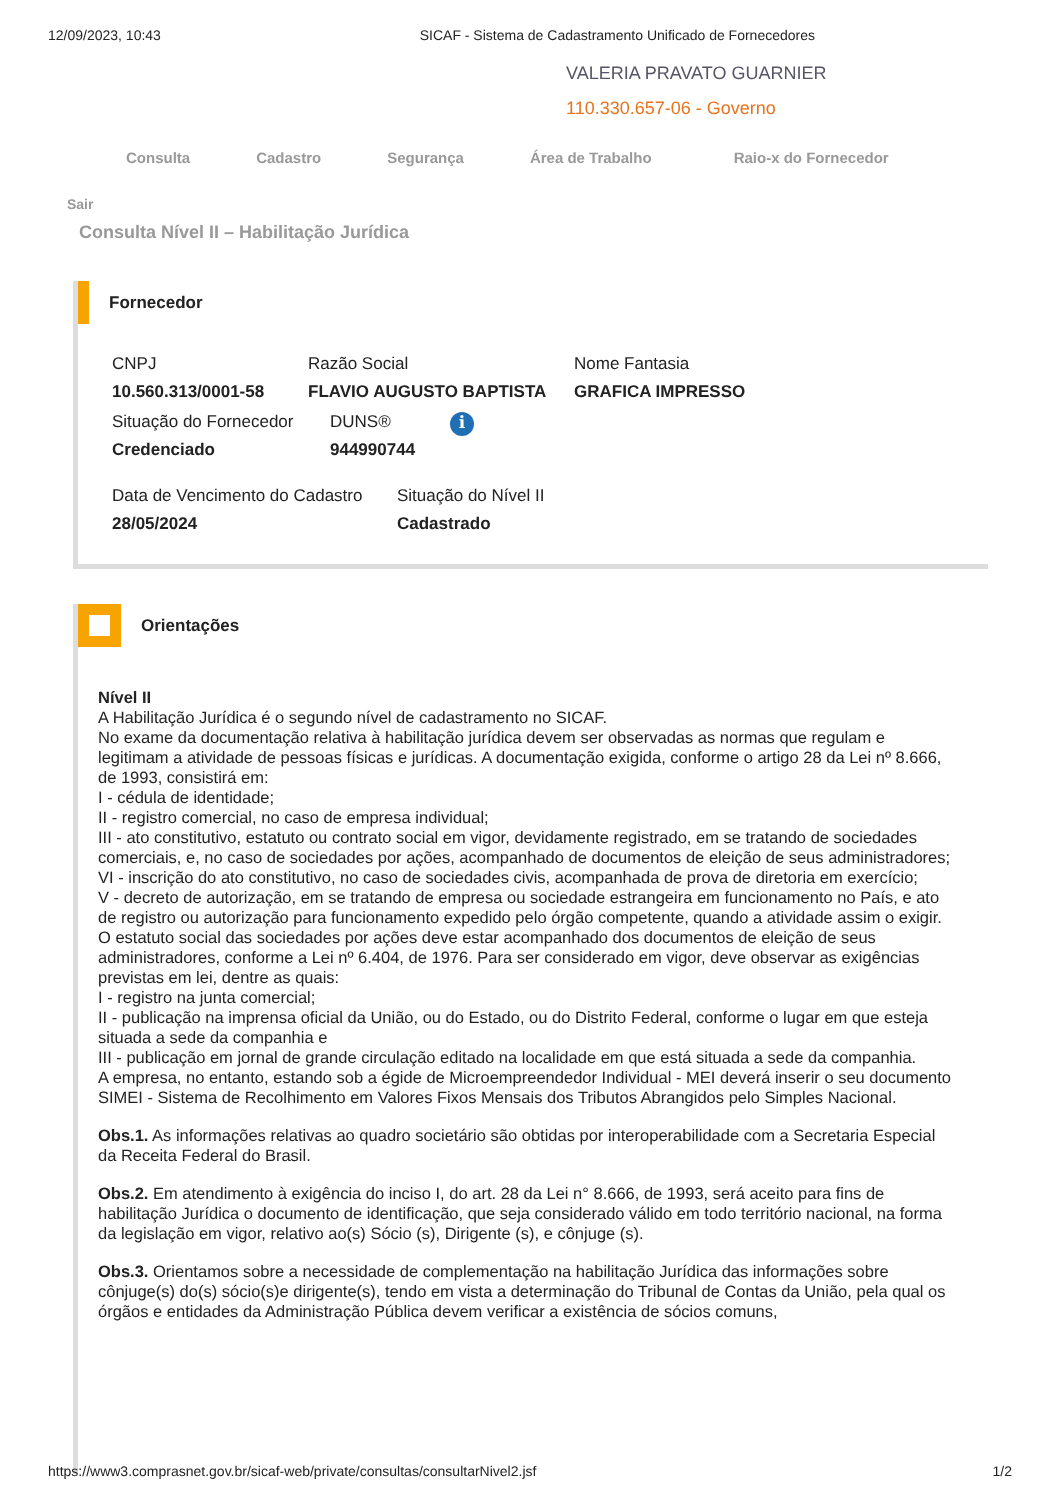12/09/2023, 10:43 SICAF - Sistema de Cadastramento Unificado de Fornecedores
VALERIA PRAVATO GUARNIER
110.330.657-06 - Governo
Consulta Cadastro Segurança Área de Trabalho Raio-x do Fornecedor
Sair
Consulta Nível II – Habilitação Jurídica
Fornecedor
CNPJ
10.560.313/0001-58
Razão Social
FLAVIO AUGUSTO BAPTISTA
Nome Fantasia
GRAFICA IMPRESSO
Situação do Fornecedor
Credenciado
DUNS®
944990744
i
Data de Vencimento do Cadastro
28/05/2024
Situação do Nível II
Cadastrado
Orientações
Nível II
A Habilitação Jurídica é o segundo nível de cadastramento no SICAF.
No exame da documentação relativa à habilitação jurídica devem ser observadas as normas que regulam e legitimam a atividade de pessoas físicas e jurídicas. A documentação exigida, conforme o artigo 28 da Lei nº 8.666, de 1993, consistirá em:
I - cédula de identidade;
II - registro comercial, no caso de empresa individual;
III - ato constitutivo, estatuto ou contrato social em vigor, devidamente registrado, em se tratando de sociedades comerciais, e, no caso de sociedades por ações, acompanhado de documentos de eleição de seus administradores;
VI - inscrição do ato constitutivo, no caso de sociedades civis, acompanhada de prova de diretoria em exercício;
V - decreto de autorização, em se tratando de empresa ou sociedade estrangeira em funcionamento no País, e ato de registro ou autorização para funcionamento expedido pelo órgão competente, quando a atividade assim o exigir.
O estatuto social das sociedades por ações deve estar acompanhado dos documentos de eleição de seus administradores, conforme a Lei nº 6.404, de 1976. Para ser considerado em vigor, deve observar as exigências previstas em lei, dentre as quais:
I - registro na junta comercial;
II - publicação na imprensa oficial da União, ou do Estado, ou do Distrito Federal, conforme o lugar em que esteja situada a sede da companhia e
III - publicação em jornal de grande circulação editado na localidade em que está situada a sede da companhia.
A empresa, no entanto, estando sob a égide de Microempreendedor Individual - MEI deverá inserir o seu documento SIMEI - Sistema de Recolhimento em Valores Fixos Mensais dos Tributos Abrangidos pelo Simples Nacional.
Obs.1. As informações relativas ao quadro societário são obtidas por interoperabilidade com a Secretaria Especial da Receita Federal do Brasil.
Obs.2. Em atendimento à exigência do inciso I, do art. 28 da Lei n° 8.666, de 1993, será aceito para fins de habilitação Jurídica o documento de identificação, que seja considerado válido em todo território nacional, na forma da legislação em vigor, relativo ao(s) Sócio (s), Dirigente (s), e cônjuge (s).
Obs.3. Orientamos sobre a necessidade de complementação na habilitação Jurídica das informações sobre cônjuge(s) do(s) sócio(s)e dirigente(s), tendo em vista a determinação do Tribunal de Contas da União, pela qual os órgãos e entidades da Administração Pública devem verificar a existência de sócios comuns,
https://www3.comprasnet.gov.br/sicaf-web/private/consultas/consultarNivel2.jsf 1/2